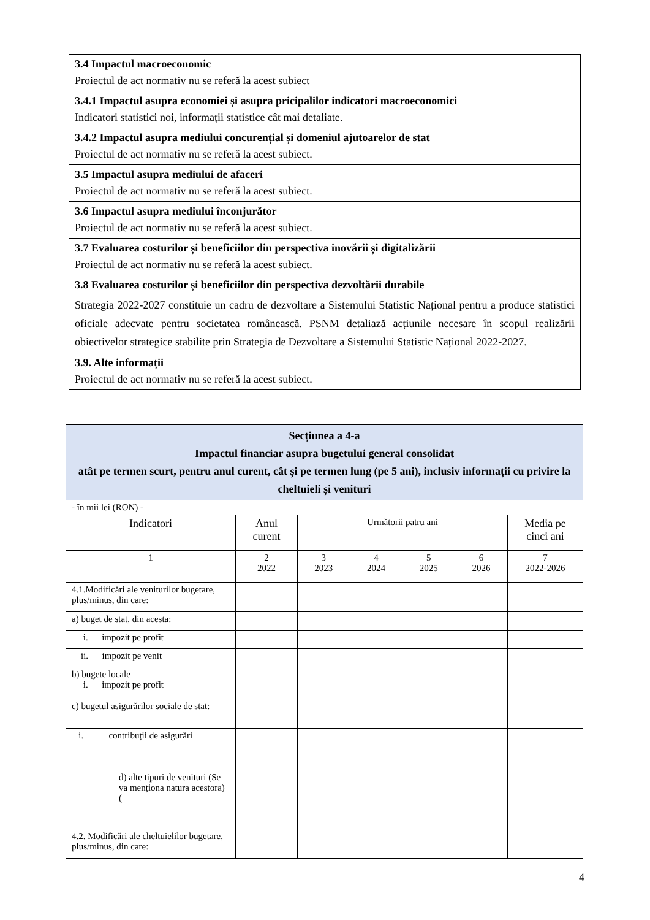| 3.4 Impactul macroeconomic Proiectul de act normativ nu se referă la acest subiect |
| 3.4.1 Impactul asupra economiei și asupra pricipalilor indicatori macroeconomici Indicatori statistici noi, informații statistice cât mai detaliate. |
| 3.4.2 Impactul asupra mediului concurențial și domeniul ajutoarelor de stat Proiectul de act normativ nu se referă la acest subiect. |
| 3.5 Impactul asupra mediului de afaceri Proiectul de act normativ nu se referă la acest subiect. |
| 3.6 Impactul asupra mediului înconjurător Proiectul de act normativ nu se referă la acest subiect. |
| 3.7 Evaluarea costurilor și beneficiilor din perspectiva inovării și digitalizării Proiectul de act normativ nu se referă la acest subiect. |
| 3.8 Evaluarea costurilor și beneficiilor din perspectiva dezvoltării durabile Strategia 2022-2027 constituie un cadru de dezvoltare a Sistemului Statistic Național pentru a produce statistici oficiale adecvate pentru societatea românească. PSNM detaliază acțiunile necesare în scopul realizării obiectivelor strategice stabilite prin Strategia de Dezvoltare a Sistemului Statistic Național 2022-2027. |
| 3.9. Alte informații Proiectul de act normativ nu se referă la acest subiect. |
| Secțiunea a 4-a Impactul financiar asupra bugetului general consolidat atât pe termen scurt, pentru anul curent, cât și pe termen lung (pe 5 ani), inclusiv informații cu privire la cheltuieli și venituri | | | | | | |
| --- | --- | --- | --- | --- | --- | --- |
| - în mii lei (RON) - | | | | | | |
| Indicatori | Anul curent | Următorii patru ani | | | | Media pe cinci ani |
| 1 | 2 2022 | 3 2023 | 4 2024 | 5 2025 | 6 2026 | 7 2022-2026 |
| 4.1.Modificări ale veniturilor bugetare, plus/minus, din care: | | | | | | |
| a) buget de stat, din acesta: | | | | | | |
| i. impozit pe profit | | | | | | |
| ii. impozit pe venit | | | | | | |
| b) bugete locale i. impozit pe profit | | | | | | |
| c) bugetul asigurărilor sociale de stat: | | | | | | |
| i. contribuții de asigurări | | | | | | |
| d) alte tipuri de venituri (Se va menționa natura acestora) ( | | | | | | |
| 4.2. Modificări ale cheltuielilor bugetare, plus/minus, din care: | | | | | | |
4